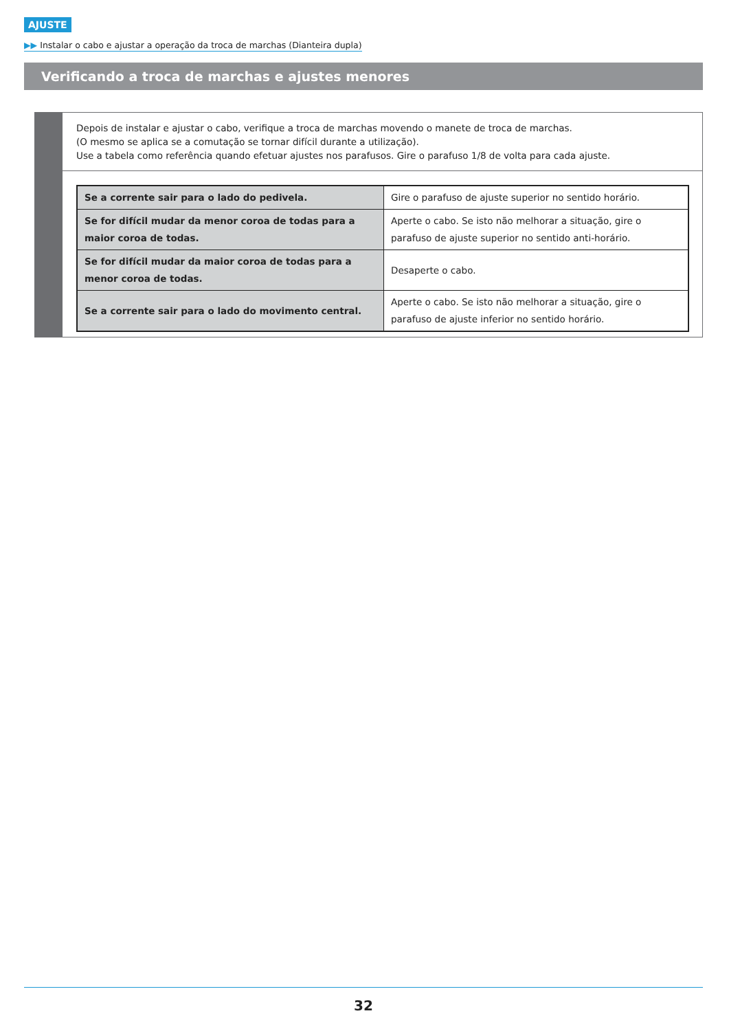AJUSTE
▶▶ Instalar o cabo e ajustar a operação da troca de marchas (Dianteira dupla)
Verificando a troca de marchas e ajustes menores
Depois de instalar e ajustar o cabo, verifique a troca de marchas movendo o manete de troca de marchas.
(O mesmo se aplica se a comutação se tornar difícil durante a utilização).
Use a tabela como referência quando efetuar ajustes nos parafusos. Gire o parafuso 1/8 de volta para cada ajuste.
| Se a corrente sair para o lado do pedivela. | Gire o parafuso de ajuste superior no sentido horário. |
| Se for difícil mudar da menor coroa de todas para a maior coroa de todas. | Aperte o cabo. Se isto não melhorar a situação, gire o parafuso de ajuste superior no sentido anti-horário. |
| Se for difícil mudar da maior coroa de todas para a menor coroa de todas. | Desaperte o cabo. |
| Se a corrente sair para o lado do movimento central. | Aperte o cabo. Se isto não melhorar a situação, gire o parafuso de ajuste inferior no sentido horário. |
32